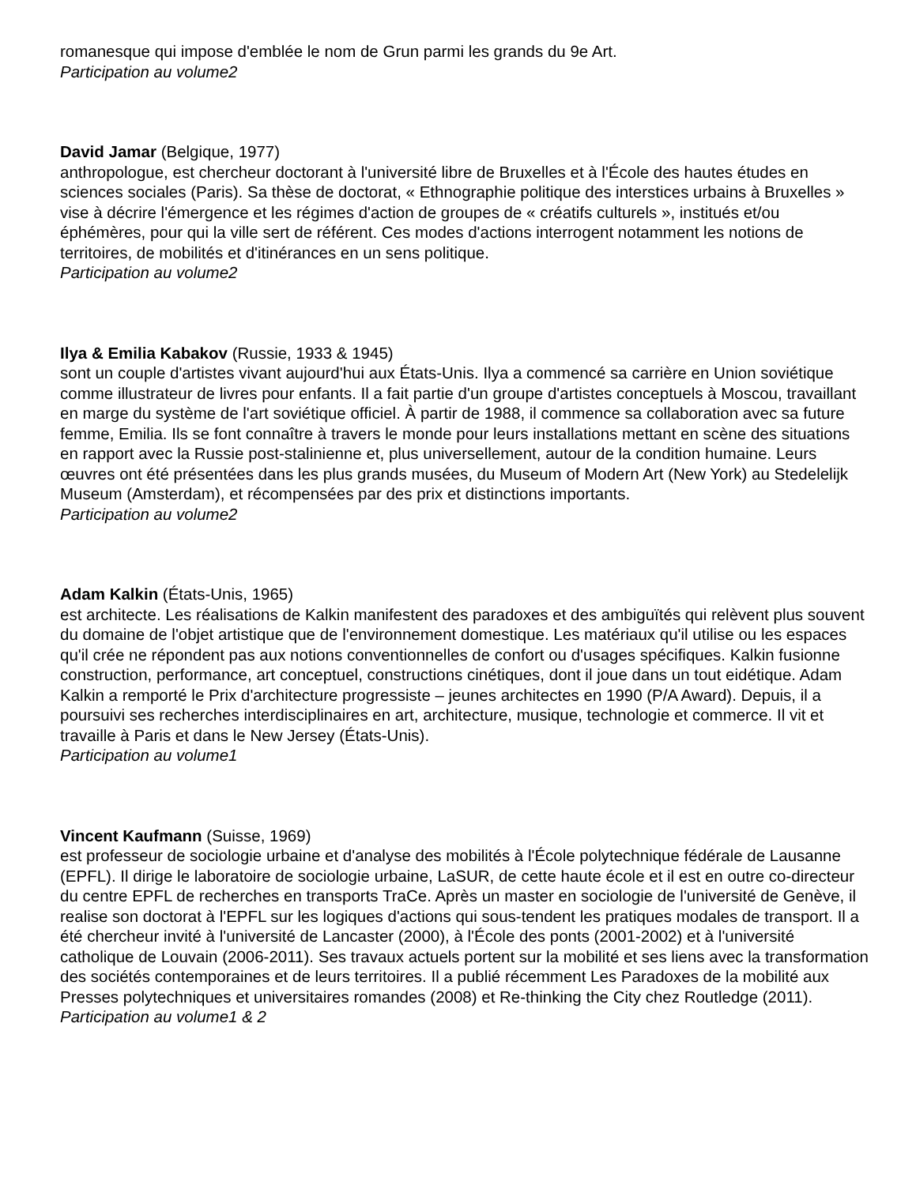romanesque qui impose d'emblée le nom de Grun parmi les grands du 9e Art.
Participation au volume2
David Jamar (Belgique, 1977)
anthropologue, est chercheur doctorant à l'université libre de Bruxelles et à l'École des hautes études en sciences sociales (Paris). Sa thèse de doctorat, « Ethnographie politique des interstices urbains à Bruxelles » vise à décrire l'émergence et les régimes d'action de groupes de « créatifs culturels », institués et/ou éphémères, pour qui la ville sert de référent. Ces modes d'actions interrogent notamment les notions de territoires, de mobilités et d'itinérances en un sens politique.
Participation au volume2
Ilya & Emilia Kabakov (Russie, 1933 & 1945)
sont un couple d'artistes vivant aujourd'hui aux États-Unis. Ilya a commencé sa carrière en Union soviétique comme illustrateur de livres pour enfants. Il a fait partie d'un groupe d'artistes conceptuels à Moscou, travaillant en marge du système de l'art soviétique officiel. À partir de 1988, il commence sa collaboration avec sa future femme, Emilia. Ils se font connaître à travers le monde pour leurs installations mettant en scène des situations en rapport avec la Russie post-stalinienne et, plus universellement, autour de la condition humaine. Leurs œuvres ont été présentées dans les plus grands musées, du Museum of Modern Art (New York) au Stedelelijk Museum (Amsterdam), et récompensées par des prix et distinctions importants.
Participation au volume2
Adam Kalkin (États-Unis, 1965)
est architecte. Les réalisations de Kalkin manifestent des paradoxes et des ambiguïtés qui relèvent plus souvent du domaine de l'objet artistique que de l'environnement domestique. Les matériaux qu'il utilise ou les espaces qu'il crée ne répondent pas aux notions conventionnelles de confort ou d'usages spécifiques. Kalkin fusionne construction, performance, art conceptuel, constructions cinétiques, dont il joue dans un tout eidétique. Adam Kalkin a remporté le Prix d'architecture progressiste – jeunes architectes en 1990 (P/A Award). Depuis, il a poursuivi ses recherches interdisciplinaires en art, architecture, musique, technologie et commerce. Il vit et travaille à Paris et dans le New Jersey (États-Unis).
Participation au volume1
Vincent Kaufmann (Suisse, 1969)
est professeur de sociologie urbaine et d'analyse des mobilités à l'École polytechnique fédérale de Lausanne (EPFL). Il dirige le laboratoire de sociologie urbaine, LaSUR, de cette haute école et il est en outre co-directeur du centre EPFL de recherches en transports TraCe. Après un master en sociologie de l'université de Genève, il realise son doctorat à l'EPFL sur les logiques d'actions qui sous-tendent les pratiques modales de transport. Il a été chercheur invité à l'université de Lancaster (2000), à l'École des ponts (2001-2002) et à l'université catholique de Louvain (2006-2011). Ses travaux actuels portent sur la mobilité et ses liens avec la transformation des sociétés contemporaines et de leurs territoires. Il a publié récemment Les Paradoxes de la mobilité aux Presses polytechniques et universitaires romandes (2008) et Re-thinking the City chez Routledge (2011).
Participation au volume1 & 2